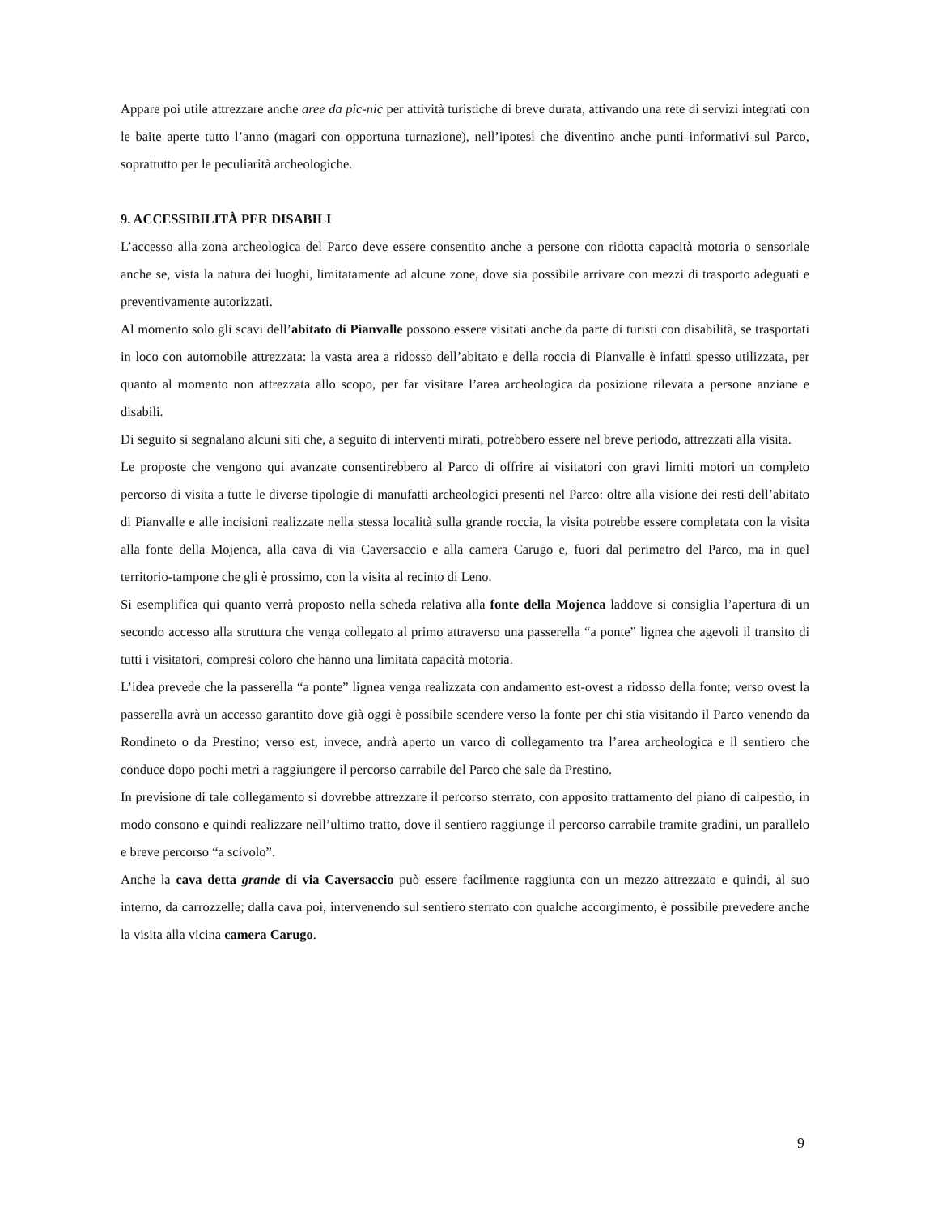Appare poi utile attrezzare anche aree da pic-nic per attività turistiche di breve durata, attivando una rete di servizi integrati con le baite aperte tutto l’anno (magari con opportuna turnazione), nell’ipotesi che diventino anche punti informativi sul Parco, soprattutto per le peculiarità archeologiche.
9. ACCESSIBILITÀ PER DISABILI
L’accesso alla zona archeologica del Parco deve essere consentito anche a persone con ridotta capacità motoria o sensoriale anche se, vista la natura dei luoghi, limitatamente ad alcune zone, dove sia possibile arrivare con mezzi di trasporto adeguati e preventivamente autorizzati.
Al momento solo gli scavi dell’abitato di Pianvalle possono essere visitati anche da parte di turisti con disabilità, se trasportati in loco con automobile attrezzata: la vasta area a ridosso dell’abitato e della roccia di Pianvalle è infatti spesso utilizzata, per quanto al momento non attrezzata allo scopo, per far visitare l’area archeologica da posizione rilevata a persone anziane e disabili.
Di seguito si segnalano alcuni siti che, a seguito di interventi mirati, potrebbero essere nel breve periodo, attrezzati alla visita.
Le proposte che vengono qui avanzate consentirebbero al Parco di offrire ai visitatori con gravi limiti motori un completo percorso di visita a tutte le diverse tipologie di manufatti archeologici presenti nel Parco: oltre alla visione dei resti dell’abitato di Pianvalle e alle incisioni realizzate nella stessa località sulla grande roccia, la visita potrebbe essere completata con la visita alla fonte della Mojenca, alla cava di via Caversaccio e alla camera Carugo e, fuori dal perimetro del Parco, ma in quel territorio-tampone che gli è prossimo, con la visita al recinto di Leno.
Si esemplifica qui quanto verrà proposto nella scheda relativa alla fonte della Mojenca laddove si consiglia l’apertura di un secondo accesso alla struttura che venga collegato al primo attraverso una passerella “a ponte” lignea che agevoli il transito di tutti i visitatori, compresi coloro che hanno una limitata capacità motoria.
L’idea prevede che la passerella “a ponte” lignea venga realizzata con andamento est-ovest a ridosso della fonte; verso ovest la passerella avrà un accesso garantito dove già oggi è possibile scendere verso la fonte per chi stia visitando il Parco venendo da Rondineto o da Prestino; verso est, invece, andrà aperto un varco di collegamento tra l’area archeologica e il sentiero che conduce dopo pochi metri a raggiungere il percorso carrabile del Parco che sale da Prestino.
In previsione di tale collegamento si dovrebbe attrezzare il percorso sterrato, con apposito trattamento del piano di calpestio, in modo consono e quindi realizzare nell’ultimo tratto, dove il sentiero raggiunge il percorso carrabile tramite gradini, un parallelo e breve percorso “a scivolo”.
Anche la cava detta grande di via Caversaccio può essere facilmente raggiunta con un mezzo attrezzato e quindi, al suo interno, da carrozzelle; dalla cava poi, intervenendo sul sentiero sterrato con qualche accorgimento, è possibile prevedere anche la visita alla vicina camera Carugo.
9